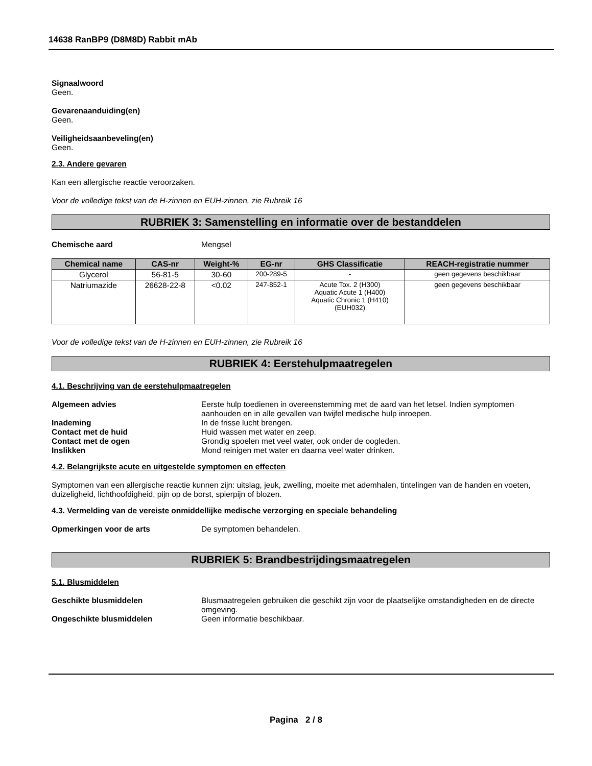14638 RanBP9 (D8M8D) Rabbit mAb
Signaalwoord
Geen.
Gevarenaanduiding(en)
Geen.
Veiligheidsaanbeveling(en)
Geen.
2.3. Andere gevaren
Kan een allergische reactie veroorzaken.
Voor de volledige tekst van de H-zinnen en EUH-zinnen, zie Rubreik 16
RUBRIEK 3: Samenstelling en informatie over de bestanddelen
Chemische aard Mengsel
| Chemical name | CAS-nr | Weight-% | EG-nr | GHS Classificatie | REACH-registratie nummer |
| --- | --- | --- | --- | --- | --- |
| Glycerol | 56-81-5 | 30-60 | 200-289-5 | - | geen gegevens beschikbaar |
| Natriumazide | 26628-22-8 | <0.02 | 247-852-1 | Acute Tox. 2 (H300) Aquatic Acute 1 (H400) Aquatic Chronic 1 (H410) (EUH032) | geen gegevens beschikbaar |
Voor de volledige tekst van de H-zinnen en EUH-zinnen, zie Rubreik 16
RUBRIEK 4: Eerstehulpmaatregelen
4.1. Beschrijving van de eerstehulpmaatregelen
Algemeen advies Eerste hulp toedienen in overeenstemming met de aard van het letsel. Indien symptomen aanhouden en in alle gevallen van twijfel medische hulp inroepen.
Inademing In de frisse lucht brengen.
Contact met de huid Huid wassen met water en zeep.
Contact met de ogen Grondig spoelen met veel water, ook onder de oogleden.
Inslikken Mond reinigen met water en daarna veel water drinken.
4.2. Belangrijkste acute en uitgestelde symptomen en effecten
Symptomen van een allergische reactie kunnen zijn: uitslag, jeuk, zwelling, moeite met ademhalen, tintelingen van de handen en voeten, duizeligheid, lichthoofdigheid, pijn op de borst, spierpijn of blozen.
4.3. Vermelding van de vereiste onmiddellijke medische verzorging en speciale behandeling
Opmerkingen voor de arts De symptomen behandelen.
RUBRIEK 5: Brandbestrijdingsmaatregelen
5.1. Blusmiddelen
Geschikte blusmiddelen Blusmaatregelen gebruiken die geschikt zijn voor de plaatselijke omstandigheden en de directe omgeving.
Ongeschikte blusmiddelen Geen informatie beschikbaar.
Pagina 2 / 8